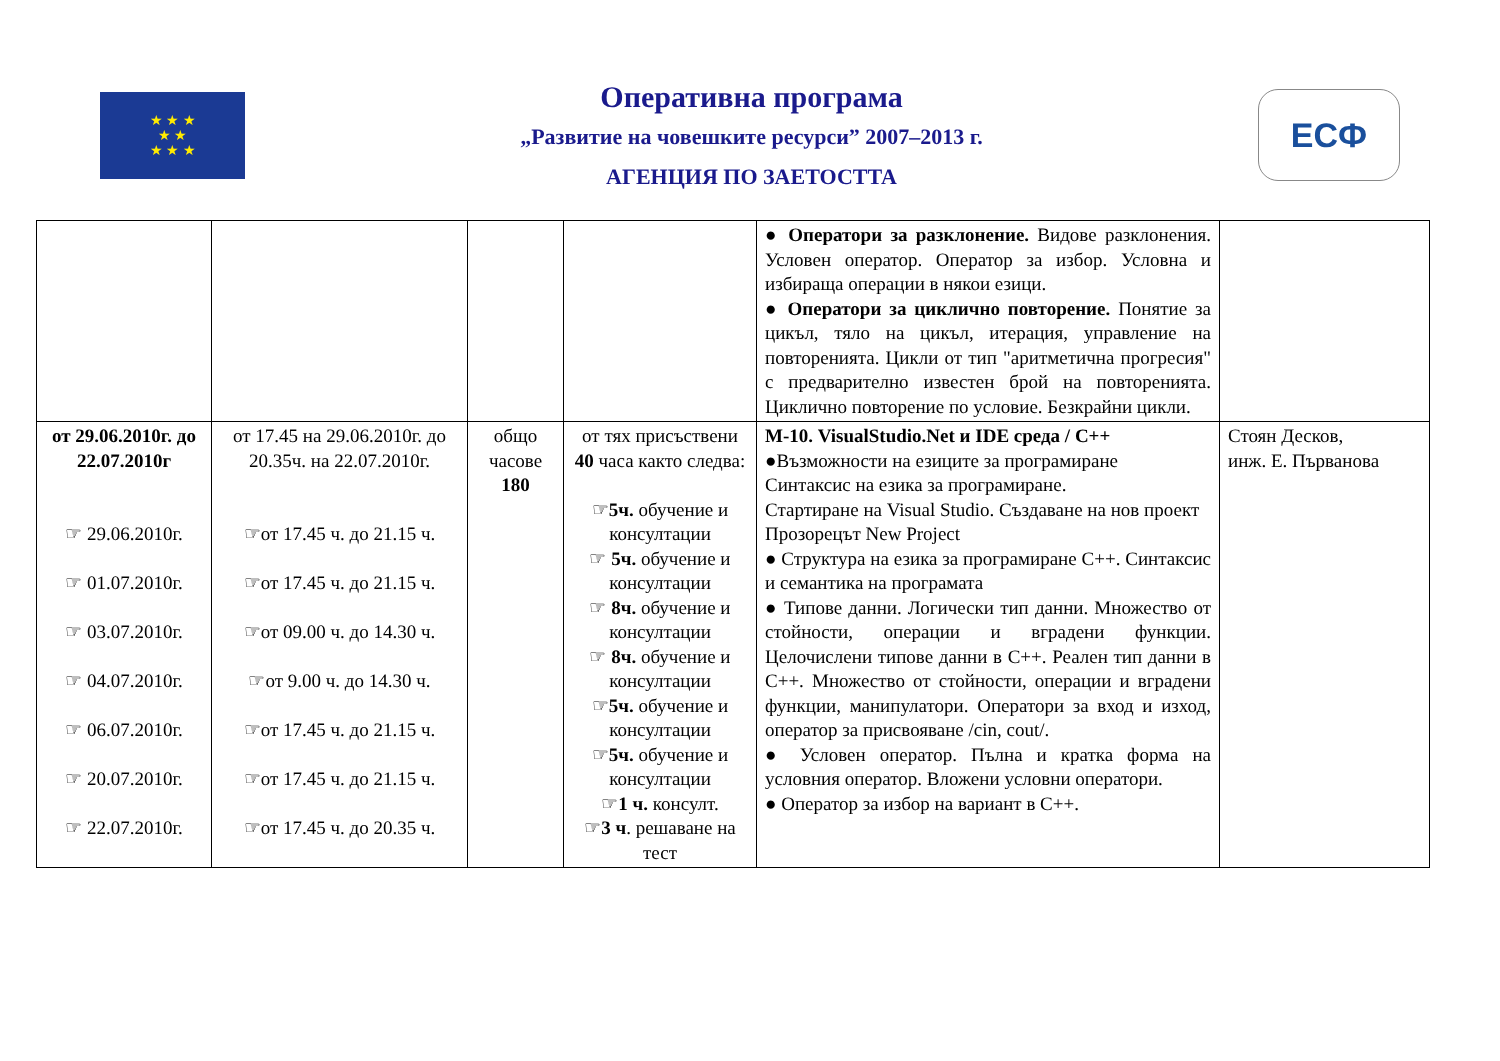★ ★ ★
★ ★
★ ★ ★
Оперативна програма
„Развитие на човешките ресурси” 2007–2013 г.
АГЕНЦИЯ ПО ЗАЕТОСТТА
ЕСФ
| | | | | ● Оператори за разклонение. Видове разклонения. Условен оператор. Оператор за избор. Условна и избираща операции в някои езици. ● Оператори за циклично повторение. Понятие за цикъл, тяло на цикъл, итерация, управление на повторенията. Цикли от тип "аритметична прогресия" с предварително известен брой на повторенията. Циклично повторение по условие. Безкрайни цикли. | |
| от 29.06.2010г. до 22.07.2010г ☞ 29.06.2010г. ☞ 01.07.2010г. ☞ 03.07.2010г. ☞ 04.07.2010г. ☞ 06.07.2010г. ☞ 20.07.2010г. ☞ 22.07.2010г. | от 17.45 на 29.06.2010г. до 20.35ч. на 22.07.2010г. ☞от 17.45 ч. до 21.15 ч. ☞от 17.45 ч. до 21.15 ч. ☞от 09.00 ч. до 14.30 ч. ☞от 9.00 ч. до 14.30 ч. ☞от 17.45 ч. до 21.15 ч. ☞от 17.45 ч. до 21.15 ч. ☞от 17.45 ч. до 20.35 ч. | общо часове 180 | от тях присъствени 40 часа както следва: ☞ 5ч. обучение и консултации ☞ 5ч. обучение и консултации ☞ 8ч. обучение и консултации ☞ 8ч. обучение и консултации ☞ 5ч. обучение и консултации ☞ 5ч. обучение и консултации ☞ 1 ч. консулт. ☞ 3 ч . решаване на тест | М-10. VisualStudio.Net и IDE среда / С++ ●Възможности на езиците за програмиране Синтаксис на езика за програмиране. Стартиране на Visual Studio. Създаване на нов проект Прозорецът New Project ● Структура на езика за програмиране С++. Синтаксис и семантика на програмата ● Типове данни. Логически тип данни. Множество от стойности, операции и вградени функции. Целочислени типове данни в С++. Реален тип данни в С++. Множество от стойности, операции и вградени функции, манипулатори. Оператори за вход и изход, оператор за присвояване /cin, cout/. ● Условен оператор. Пълна и кратка форма на условния оператор. Вложени условни оператори. ● Оператор за избор на вариант в С++. | Стоян Десков, инж. Е. Първанова |